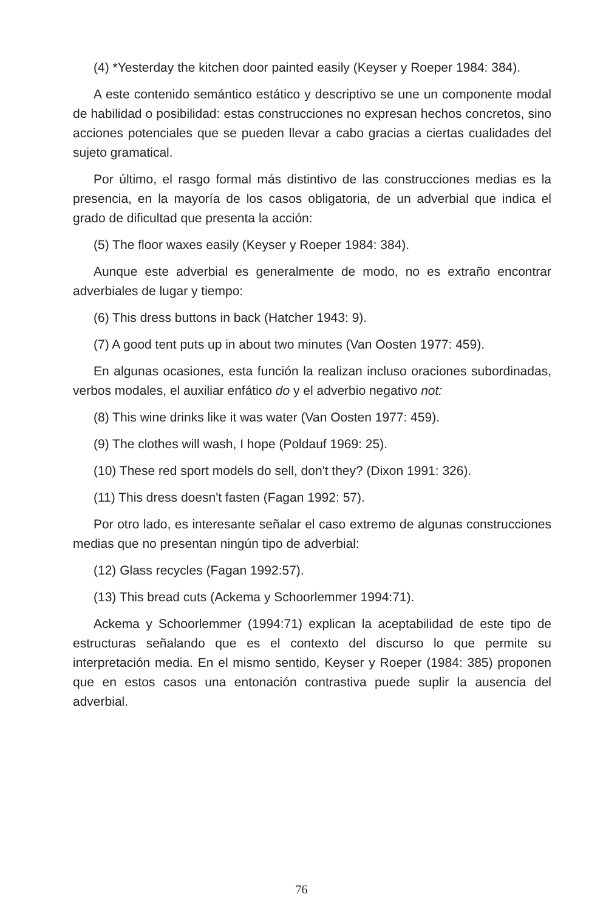(4) *Yesterday the kitchen door painted easily (Keyser y Roeper 1984: 384).
A este contenido semántico estático y descriptivo se une un componente modal de habilidad o posibilidad: estas construcciones no expresan hechos concretos, sino acciones potenciales que se pueden llevar a cabo gracias a ciertas cualidades del sujeto gramatical.
Por último, el rasgo formal más distintivo de las construcciones medias es la presencia, en la mayoría de los casos obligatoria, de un adverbial que indica el grado de dificultad que presenta la acción:
(5) The floor waxes easily (Keyser y Roeper 1984: 384).
Aunque este adverbial es generalmente de modo, no es extraño encontrar adverbiales de lugar y tiempo:
(6) This dress buttons in back (Hatcher 1943: 9).
(7) A good tent puts up in about two minutes (Van Oosten 1977: 459).
En algunas ocasiones, esta función la realizan incluso oraciones subordinadas, verbos modales, el auxiliar enfático do y el adverbio negativo not:
(8) This wine drinks like it was water (Van Oosten 1977: 459).
(9) The clothes will wash, I hope (Poldauf 1969: 25).
(10) These red sport models do sell, don't they? (Dixon 1991: 326).
(11) This dress doesn't fasten (Fagan 1992: 57).
Por otro lado, es interesante señalar el caso extremo de algunas construcciones medias que no presentan ningún tipo de adverbial:
(12) Glass recycles (Fagan 1992:57).
(13) This bread cuts (Ackema y Schoorlemmer 1994:71).
Ackema y Schoorlemmer (1994:71) explican la aceptabilidad de este tipo de estructuras señalando que es el contexto del discurso lo que permite su interpretación media. En el mismo sentido, Keyser y Roeper (1984: 385) proponen que en estos casos una entonación contrastiva puede suplir la ausencia del adverbial.
76